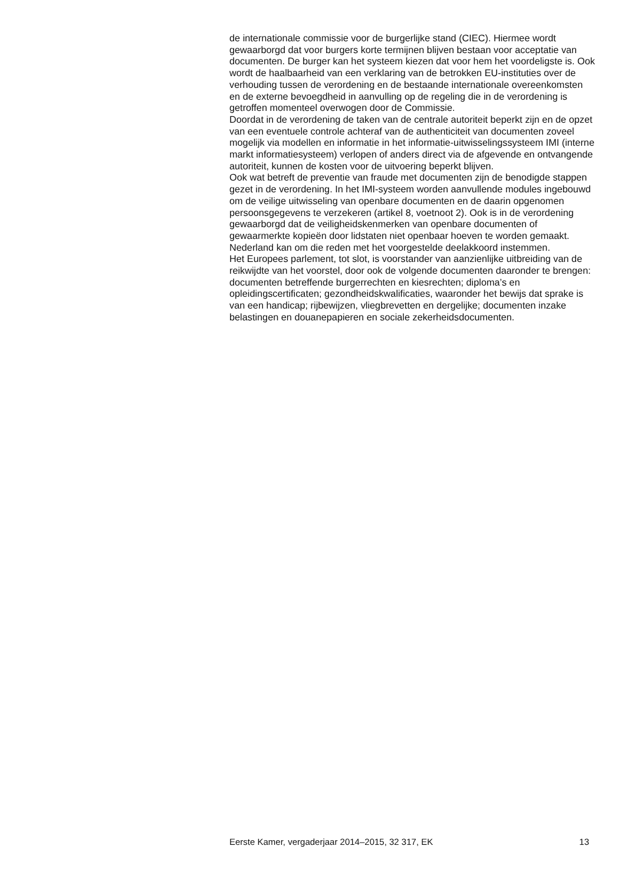de internationale commissie voor de burgerlijke stand (CIEC). Hiermee wordt gewaarborgd dat voor burgers korte termijnen blijven bestaan voor acceptatie van documenten. De burger kan het systeem kiezen dat voor hem het voordeligste is. Ook wordt de haalbaarheid van een verklaring van de betrokken EU-instituties over de verhouding tussen de verordening en de bestaande internationale overeenkomsten en de externe bevoegdheid in aanvulling op de regeling die in de verordening is getroffen momenteel overwogen door de Commissie.
Doordat in de verordening de taken van de centrale autoriteit beperkt zijn en de opzet van een eventuele controle achteraf van de authenticiteit van documenten zoveel mogelijk via modellen en informatie in het informatie-uitwisselingssysteem IMI (interne markt informatiesysteem) verlopen of anders direct via de afgevende en ontvangende autoriteit, kunnen de kosten voor de uitvoering beperkt blijven.
Ook wat betreft de preventie van fraude met documenten zijn de benodigde stappen gezet in de verordening. In het IMI-systeem worden aanvullende modules ingebouwd om de veilige uitwisseling van openbare documenten en de daarin opgenomen persoonsgegevens te verzekeren (artikel 8, voetnoot 2). Ook is in de verordening gewaarborgd dat de veiligheidskenmerken van openbare documenten of gewaarmerkte kopieën door lidstaten niet openbaar hoeven te worden gemaakt. Nederland kan om die reden met het voorgestelde deelakkoord instemmen.
Het Europees parlement, tot slot, is voorstander van aanzienlijke uitbreiding van de reikwijdte van het voorstel, door ook de volgende documenten daaronder te brengen: documenten betreffende burgerrechten en kiesrechten; diploma’s en opleidingscertificaten; gezondheidskwalificaties, waaronder het bewijs dat sprake is van een handicap; rijbewijzen, vliegbrevetten en dergelijke; documenten inzake belastingen en douanepapieren en sociale zekerheidsdocumenten.
Eerste Kamer, vergaderjaar 2014–2015, 32 317, EK 13